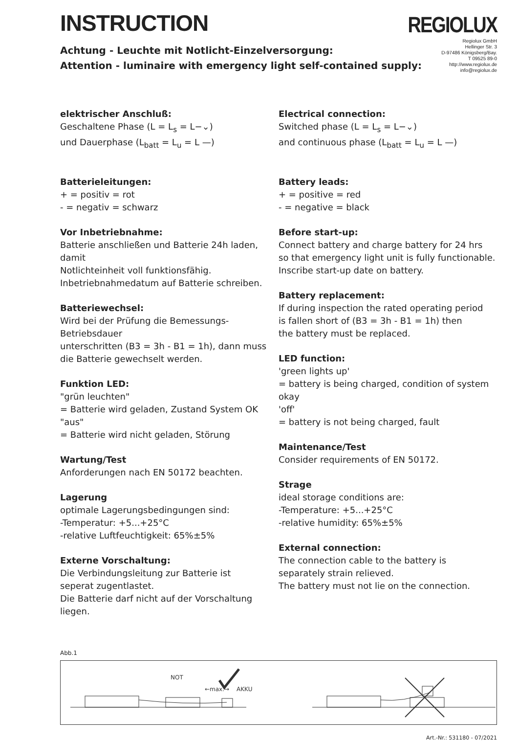INSTRUCTION
REGIOLUX
Achtung - Leuchte mit Notlicht-Einzelversorgung:
Attention - luminaire with emergency light self-contained supply:
Regiolux GmbH
Hellinger Str. 3
D-97486 Königsberg/Bay.
T 09525 89-0
http://www.regiolux.de
info@regiolux.de
elektrischer Anschluß:
Geschaltene Phase (L = L<sub>s</sub> = L−⌄)
und Dauerphase (L<sub>batt</sub> = L<sub>u</sub> = L —)
Batterieleitungen:
+ = positiv = rot
- = negativ = schwarz
Vor Inbetriebnahme:
Batterie anschließen und Batterie 24h laden, damit
Notlichteinheit voll funktionsfähig.
Inbetriebnahmedatum auf Batterie schreiben.
Batteriewechsel:
Wird bei der Prüfung die Bemessungs-Betriebsdauer
unterschritten (B3 = 3h - B1 = 1h), dann muss
die Batterie gewechselt werden.
Funktion LED:
"grün leuchten"
= Batterie wird geladen, Zustand System OK
"aus"
= Batterie wird nicht geladen, Störung
Wartung/Test
Anforderungen nach EN 50172 beachten.
Lagerung
optimale Lagerungsbedingungen sind:
-Temperatur: +5...+25°C
-relative Luftfeuchtigkeit: 65%±5%
Externe Vorschaltung:
Die Verbindungsleitung zur Batterie ist
seperat zugentlastet.
Die Batterie darf nicht auf der Vorschaltung liegen.
Electrical connection:
Switched phase (L = L<sub>s</sub> = L−⌄)
and continuous phase (L<sub>batt</sub> = L<sub>u</sub> = L —)
Battery leads:
+ = positive = red
- = negative = black
Before start-up:
Connect battery and charge battery for 24 hrs
so that emergency light unit is fully functionable.
Inscribe start-up date on battery.
Battery replacement:
If during inspection the rated operating period
is fallen short of (B3 = 3h - B1 = 1h) then
the battery must be replaced.
LED function:
'green lights up'
= battery is being charged, condition of system okay
'off'
= battery is not being charged, fault
Maintenance/Test
Consider requirements of EN 50172.
Strage
ideal storage conditions are:
-Temperature: +5...+25°C
-relative humidity: 65%±5%
External connection:
The connection cable to the battery is
separately strain relieved.
The battery must not lie on the connection.
Abb.1
NOT
←max.→
AKKU
Art.-Nr.: 531180 - 07/2021